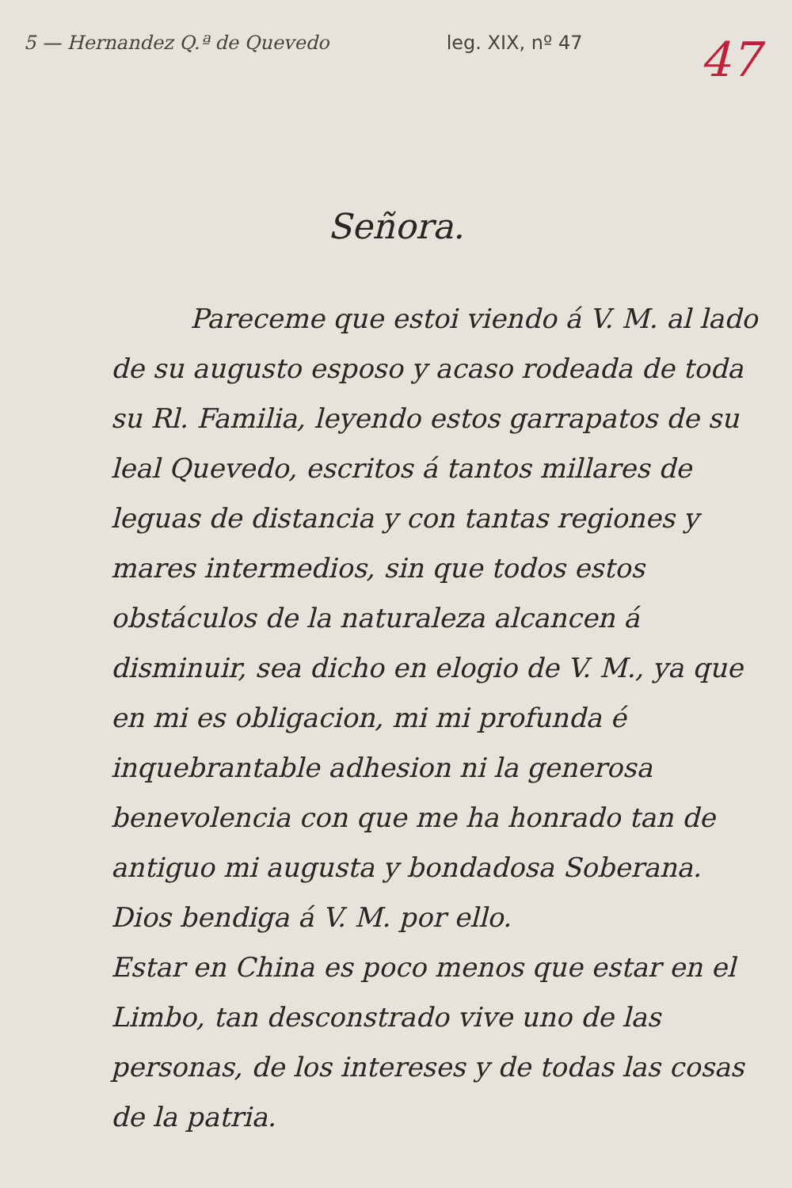5 — Hernandez Q.ª de Quevedo leg. XIX, nº 47 47
Señora.
Pareceme que estoi viendo á V. M. al lado de su augusto esposo y acaso rodeada de toda su Rl. Familia, leyendo estos garrapatos de su leal Quevedo, escritos á tantos millares de leguas de distancia y con tantas regiones y mares intermedios, sin que todos estos obstáculos de la naturaleza alcancen á disminuir, sea dicho en elogio de V. M., ya que en mi es obligacion, mi mi profunda é inquebrantable adhesion ni la generosa benevolencia con que me ha honrado tan de antiguo mi augusta y bondadosa Soberana. Dios bendiga á V. M. por ello.
Estar en China es poco menos que estar en el Limbo, tan desconstrado vive uno de las personas, de los intereses y de todas las cosas de la patria.